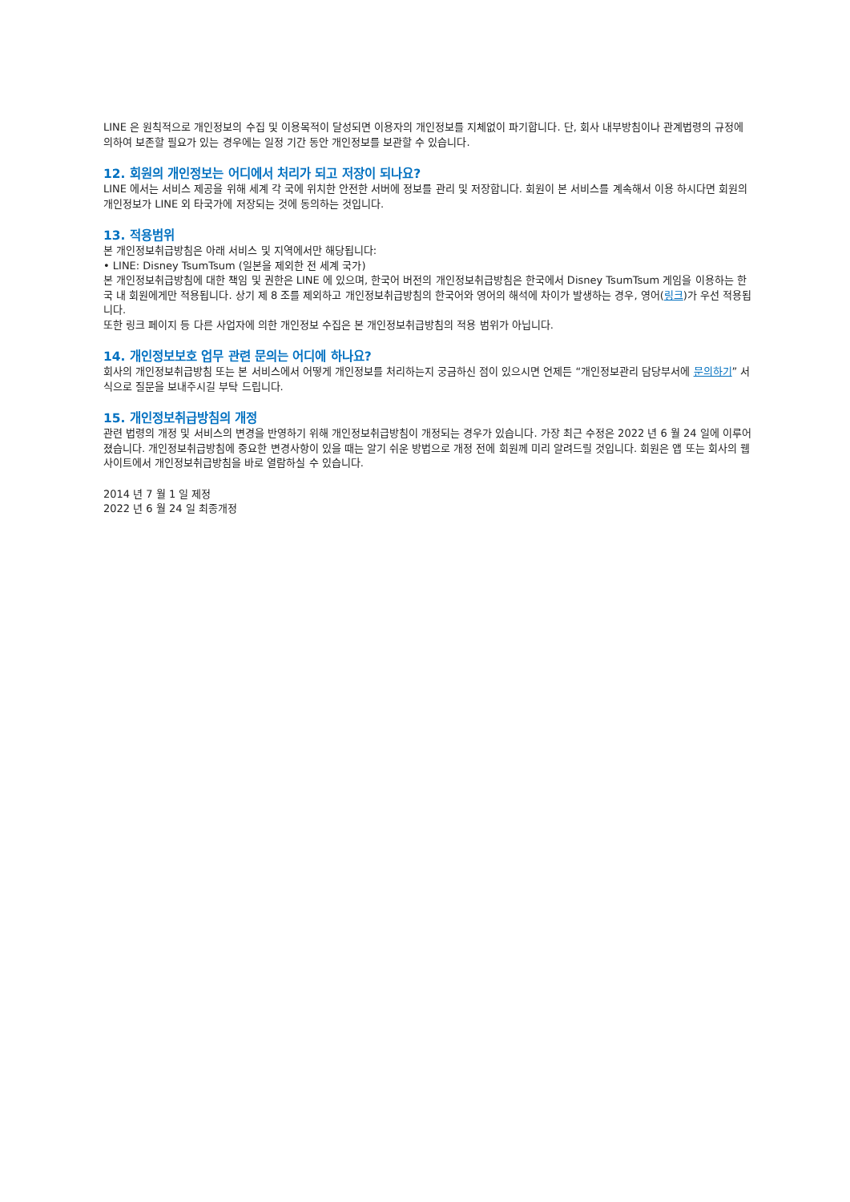LINE 은 원칙적으로 개인정보의 수집 및 이용목적이 달성되면 이용자의 개인정보를 지체없이 파기합니다. 단, 회사 내부방침이나 관계법령의 규정에 의하여 보존할 필요가 있는 경우에는 일정 기간 동안 개인정보를 보관할 수 있습니다.
12. 회원의 개인정보는 어디에서 처리가 되고 저장이 되나요?
LINE 에서는 서비스 제공을 위해 세계 각 국에 위치한 안전한 서버에 정보를 관리 및 저장합니다. 회원이 본 서비스를 계속해서 이용 하시다면 회원의 개인정보가 LINE 외 타국가에 저장되는 것에 동의하는 것입니다.
13. 적용범위
본 개인정보취급방침은 아래 서비스 및 지역에서만 해당됩니다:
• LINE: Disney TsumTsum (일본을 제외한 전 세계 국가)
본 개인정보취급방침에 대한 책임 및 권한은 LINE 에 있으며, 한국어 버전의 개인정보취급방침은 한국에서 Disney TsumTsum 게임을 이용하는 한국 내 회원에게만 적용됩니다. 상기 제 8 조를 제외하고 개인정보취급방침의 한국어와 영어의 해석에 차이가 발생하는 경우, 영어(링크)가 우선 적용됩니다.
또한 링크 페이지 등 다른 사업자에 의한 개인정보 수집은 본 개인정보취급방침의 적용 범위가 아닙니다.
14. 개인정보보호 업무 관련 문의는 어디에 하나요?
회사의 개인정보취급방침 또는 본 서비스에서 어떻게 개인정보를 처리하는지 궁금하신 점이 있으시면 언제든 “개인정보관리 담당부서에 문의하기” 서식으로 질문을 보내주시길 부탁 드립니다.
15. 개인정보취급방침의 개정
관련 법령의 개정 및 서비스의 변경을 반영하기 위해 개인정보취급방침이 개정되는 경우가 있습니다. 가장 최근 수정은 2022 년 6 월 24 일에 이루어졌습니다. 개인정보취급방침에 중요한 변경사항이 있을 때는 알기 쉬운 방법으로 개정 전에 회원께 미리 알려드릴 것입니다. 회원은 앱 또는 회사의 웹사이트에서 개인정보취급방침을 바로 열람하실 수 있습니다.
2014 년 7 월 1 일 제정
2022 년 6 월 24 일 최종개정